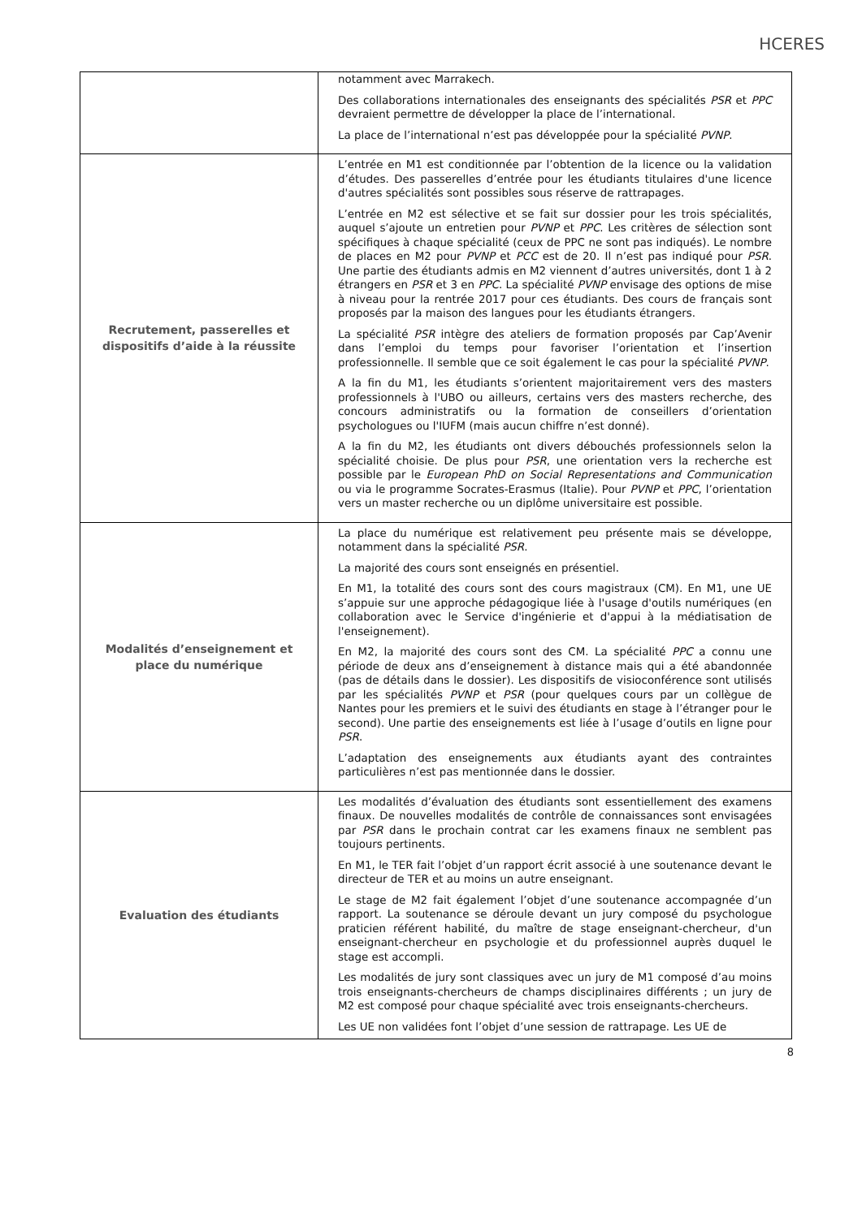HCERES
| | notamment avec Marrakech. Des collaborations internationales des enseignants des spécialités PSR et PPC devraient permettre de développer la place de l’international. La place de l’international n’est pas développée pour la spécialité PVNP . |
| Recrutement, passerelles et dispositifs d’aide à la réussite | L’entrée en M1 est conditionnée par l’obtention de la licence ou la validation d’études. Des passerelles d’entrée pour les étudiants titulaires d'une licence d'autres spécialités sont possibles sous réserve de rattrapages. L’entrée en M2 est sélective et se fait sur dossier pour les trois spécialités, auquel s’ajoute un entretien pour PVNP et PPC . Les critères de sélection sont spécifiques à chaque spécialité (ceux de PPC ne sont pas indiqués). Le nombre de places en M2 pour PVNP et PCC est de 20. Il n’est pas indiqué pour PSR . Une partie des étudiants admis en M2 viennent d’autres universités, dont 1 à 2 étrangers en PSR et 3 en PPC . La spécialité PVNP envisage des options de mise à niveau pour la rentrée 2017 pour ces étudiants. Des cours de français sont proposés par la maison des langues pour les étudiants étrangers. La spécialité PSR intègre des ateliers de formation proposés par Cap’Avenir dans l’emploi du temps pour favoriser l’orientation et l’insertion professionnelle. Il semble que ce soit également le cas pour la spécialité PVNP . A la fin du M1, les étudiants s’orientent majoritairement vers des masters professionnels à l'UBO ou ailleurs, certains vers des masters recherche, des concours administratifs ou la formation de conseillers d’orientation psychologues ou l'IUFM (mais aucun chiffre n’est donné). A la fin du M2, les étudiants ont divers débouchés professionnels selon la spécialité choisie. De plus pour PSR , une orientation vers la recherche est possible par le European PhD on Social Representations and Communication ou via le programme Socrates-Erasmus (Italie). Pour PVNP et PPC , l’orientation vers un master recherche ou un diplôme universitaire est possible. |
| Modalités d’enseignement et place du numérique | La place du numérique est relativement peu présente mais se développe, notamment dans la spécialité PSR . La majorité des cours sont enseignés en présentiel. En M1, la totalité des cours sont des cours magistraux (CM). En M1, une UE s’appuie sur une approche pédagogique liée à l'usage d'outils numériques (en collaboration avec le Service d'ingénierie et d'appui à la médiatisation de l'enseignement). En M2, la majorité des cours sont des CM. La spécialité PPC a connu une période de deux ans d’enseignement à distance mais qui a été abandonnée (pas de détails dans le dossier). Les dispositifs de visioconférence sont utilisés par les spécialités PVNP et PSR (pour quelques cours par un collègue de Nantes pour les premiers et le suivi des étudiants en stage à l’étranger pour le second). Une partie des enseignements est liée à l’usage d’outils en ligne pour PSR . L’adaptation des enseignements aux étudiants ayant des contraintes particulières n’est pas mentionnée dans le dossier. |
| Evaluation des étudiants | Les modalités d’évaluation des étudiants sont essentiellement des examens finaux. De nouvelles modalités de contrôle de connaissances sont envisagées par PSR dans le prochain contrat car les examens finaux ne semblent pas toujours pertinents. En M1, le TER fait l’objet d’un rapport écrit associé à une soutenance devant le directeur de TER et au moins un autre enseignant. Le stage de M2 fait également l’objet d’une soutenance accompagnée d’un rapport. La soutenance se déroule devant un jury composé du psychologue praticien référent habilité, du maître de stage enseignant-chercheur, d'un enseignant-chercheur en psychologie et du professionnel auprès duquel le stage est accompli. Les modalités de jury sont classiques avec un jury de M1 composé d’au moins trois enseignants-chercheurs de champs disciplinaires différents ; un jury de M2 est composé pour chaque spécialité avec trois enseignants-chercheurs. Les UE non validées font l’objet d’une session de rattrapage. Les UE de |
8